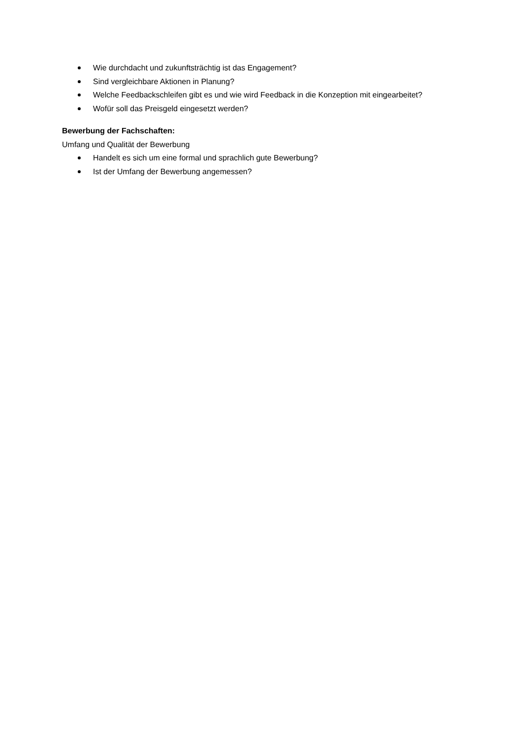Wie durchdacht und zukunftsträchtig ist das Engagement?
Sind vergleichbare Aktionen in Planung?
Welche Feedbackschleifen gibt es und wie wird Feedback in die Konzeption mit eingearbeitet?
Wofür soll das Preisgeld eingesetzt werden?
Bewerbung der Fachschaften:
Umfang und Qualität der Bewerbung
Handelt es sich um eine formal und sprachlich gute Bewerbung?
Ist der Umfang der Bewerbung angemessen?